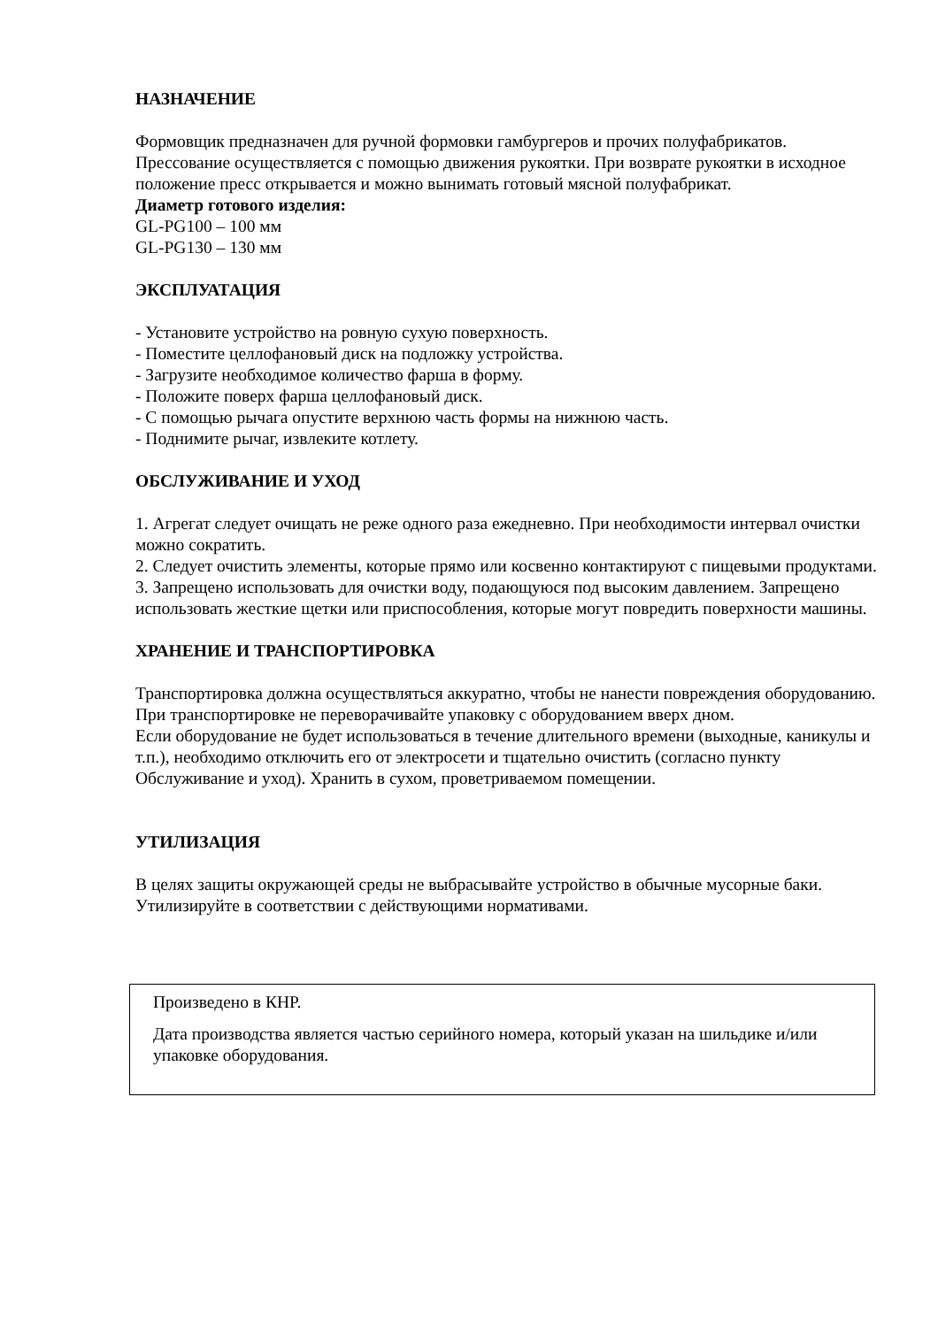НАЗНАЧЕНИЕ
Формовщик предназначен для ручной формовки гамбургеров и прочих полуфабрикатов. Прессование осуществляется с помощью движения рукоятки. При возврате рукоятки в исходное положение пресс открывается и можно вынимать готовый мясной полуфабрикат.
Диаметр готового изделия:
GL-PG100 – 100 мм
GL-PG130 – 130 мм
ЭКСПЛУАТАЦИЯ
- Установите устройство на ровную сухую поверхность.
- Поместите целлофановый диск на подложку устройства.
- Загрузите необходимое количество фарша в форму.
- Положите поверх фарша целлофановый диск.
- С помощью рычага опустите верхнюю часть формы на нижнюю часть.
- Поднимите рычаг, извлеките котлету.
ОБСЛУЖИВАНИЕ И УХОД
1. Агрегат следует очищать не реже одного раза ежедневно. При необходимости интервал очистки можно сократить.
2. Следует очистить элементы, которые прямо или косвенно контактируют с пищевыми продуктами.
3. Запрещено использовать для очистки воду, подающуюся под высоким давлением. Запрещено использовать жесткие щетки или приспособления, которые могут повредить поверхности машины.
ХРАНЕНИЕ И ТРАНСПОРТИРОВКА
Транспортировка должна осуществляться аккуратно, чтобы не нанести повреждения оборудованию. При транспортировке не переворачивайте упаковку с оборудованием вверх дном.
Если оборудование не будет использоваться в течение длительного времени (выходные, каникулы и т.п.), необходимо отключить его от электросети и тщательно очистить (согласно пункту Обслуживание и уход). Хранить в сухом, проветриваемом помещении.
УТИЛИЗАЦИЯ
В целях защиты окружающей среды не выбрасывайте устройство в обычные мусорные баки. Утилизируйте в соответствии с действующими нормативами.
Произведено в КНР.
Дата производства является частью серийного номера, который указан на шильдике и/или упаковке оборудования.